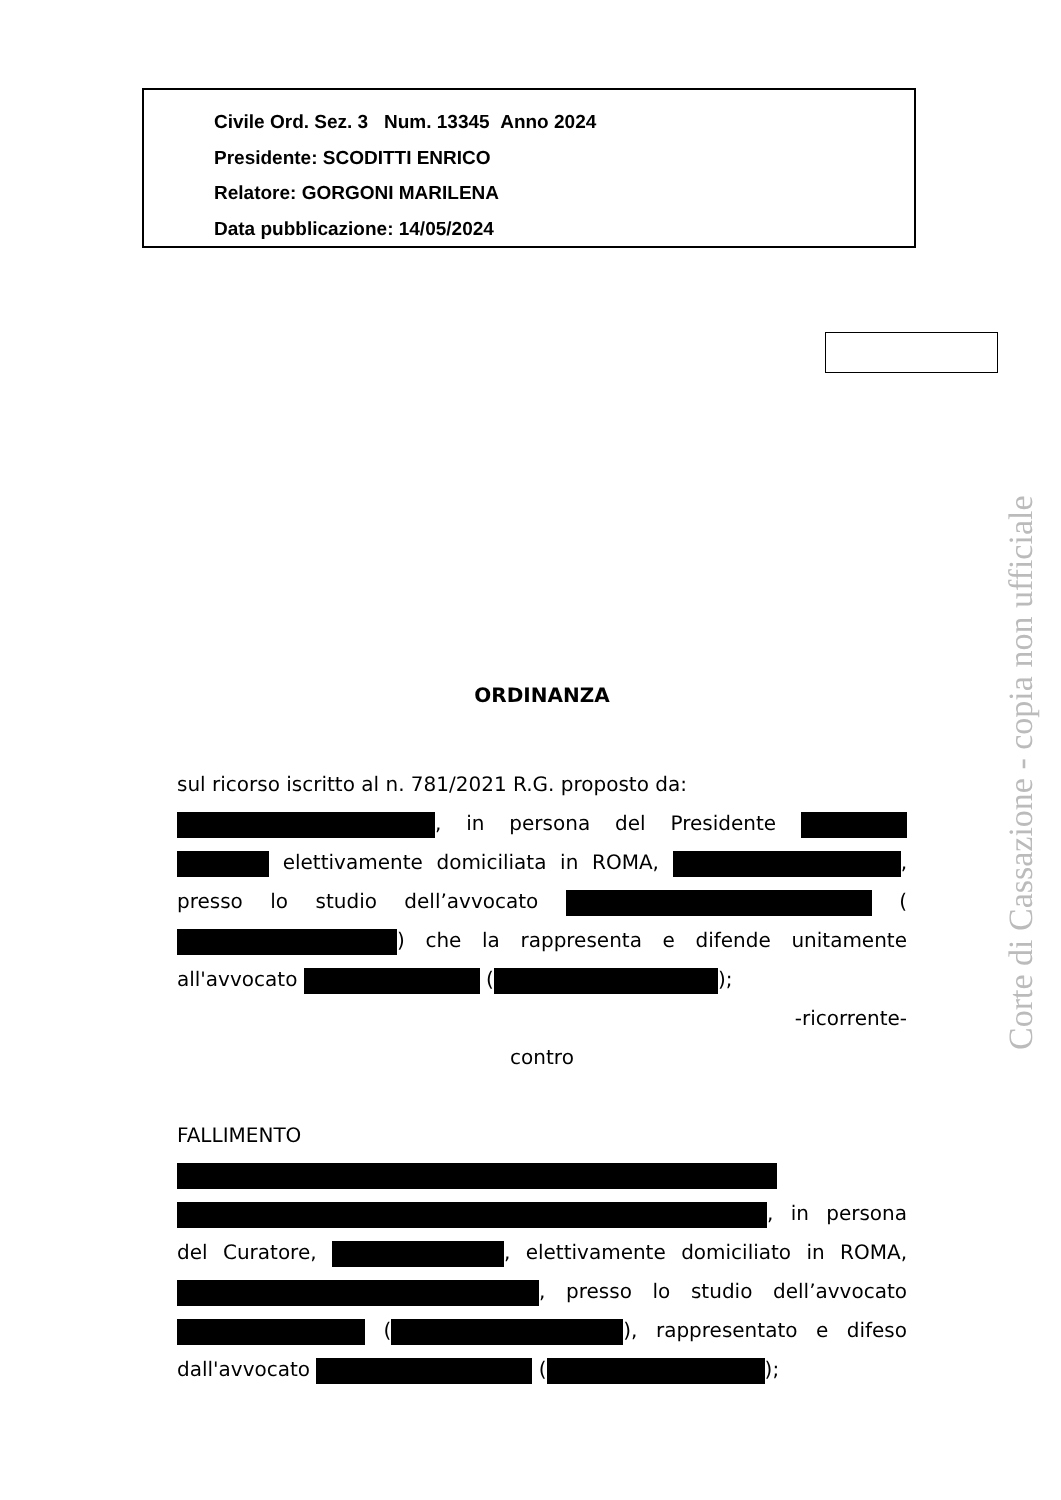Civile Ord. Sez. 3 Num. 13345 Anno 2024
Presidente: SCODITTI ENRICO
Relatore: GORGONI MARILENA
Data pubblicazione: 14/05/2024
Corte di Cassazione - copia non ufficiale
ORDINANZA
sul ricorso iscritto al n. 781/2021 R.G. proposto da:
, in persona del Presidente elettivamente domiciliata in ROMA, , presso lo studio dell’avvocato ( ) che la rappresenta e difende unitamente all'avvocato ( );
-ricorrente-
contro
FALLIMENTO , in persona del Curatore, , elettivamente domiciliato in ROMA, , presso lo studio dell’avvocato ( ), rappresentato e difeso dall'avvocato ( );